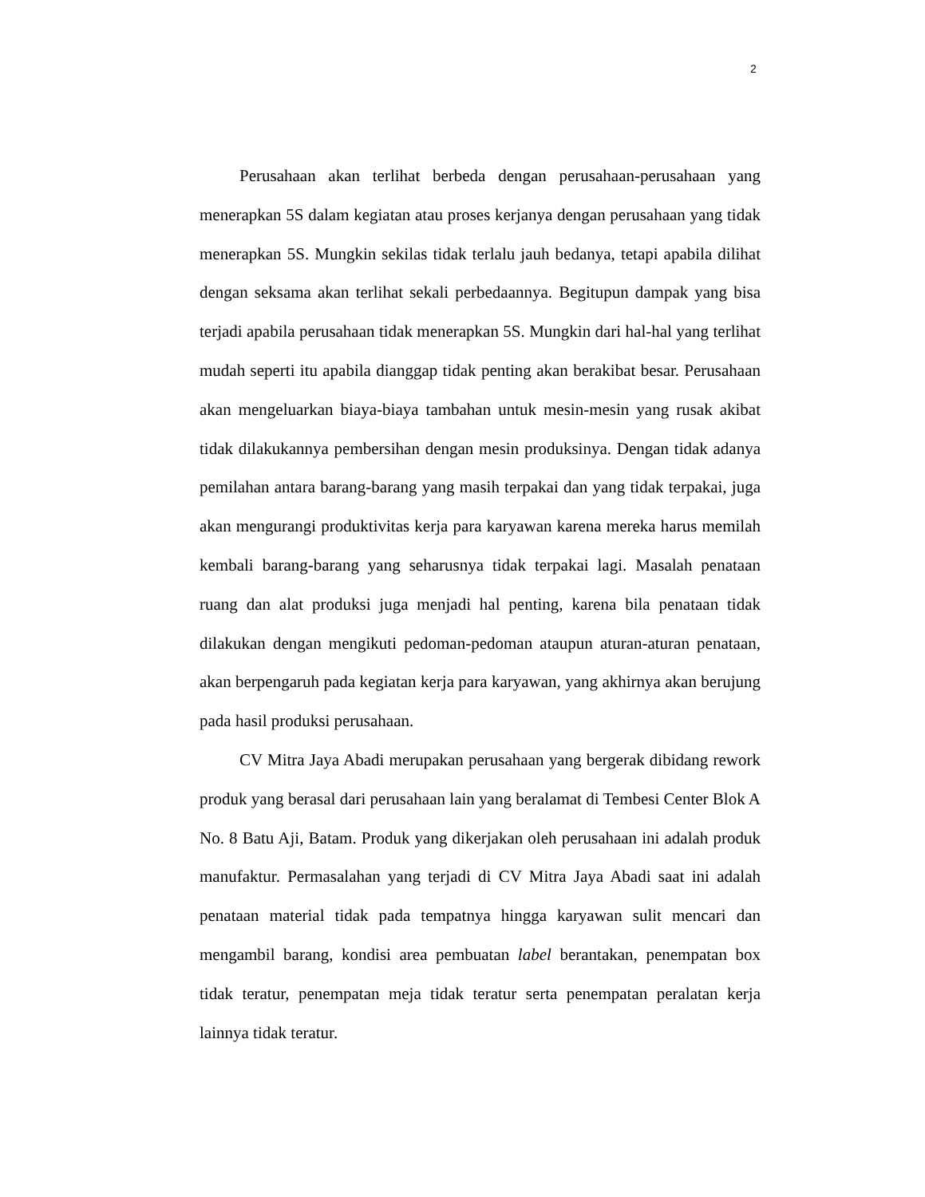2
Perusahaan akan terlihat berbeda dengan perusahaan-perusahaan yang menerapkan 5S dalam kegiatan atau proses kerjanya dengan perusahaan yang tidak menerapkan 5S. Mungkin sekilas tidak terlalu jauh bedanya, tetapi apabila dilihat dengan seksama akan terlihat sekali perbedaannya. Begitupun dampak yang bisa terjadi apabila perusahaan tidak menerapkan 5S. Mungkin dari hal-hal yang terlihat mudah seperti itu apabila dianggap tidak penting akan berakibat besar. Perusahaan akan mengeluarkan biaya-biaya tambahan untuk mesin-mesin yang rusak akibat tidak dilakukannya pembersihan dengan mesin produksinya. Dengan tidak adanya pemilahan antara barang-barang yang masih terpakai dan yang tidak terpakai, juga akan mengurangi produktivitas kerja para karyawan karena mereka harus memilah kembali barang-barang yang seharusnya tidak terpakai lagi. Masalah penataan ruang dan alat produksi juga menjadi hal penting, karena bila penataan tidak dilakukan dengan mengikuti pedoman-pedoman ataupun aturan-aturan penataan, akan berpengaruh pada kegiatan kerja para karyawan, yang akhirnya akan berujung pada hasil produksi perusahaan.
CV Mitra Jaya Abadi merupakan perusahaan yang bergerak dibidang rework produk yang berasal dari perusahaan lain yang beralamat di Tembesi Center Blok A No. 8 Batu Aji, Batam. Produk yang dikerjakan oleh perusahaan ini adalah produk manufaktur. Permasalahan yang terjadi di CV Mitra Jaya Abadi saat ini adalah penataan material tidak pada tempatnya hingga karyawan sulit mencari dan mengambil barang, kondisi area pembuatan label berantakan, penempatan box tidak teratur, penempatan meja tidak teratur serta penempatan peralatan kerja lainnya tidak teratur.